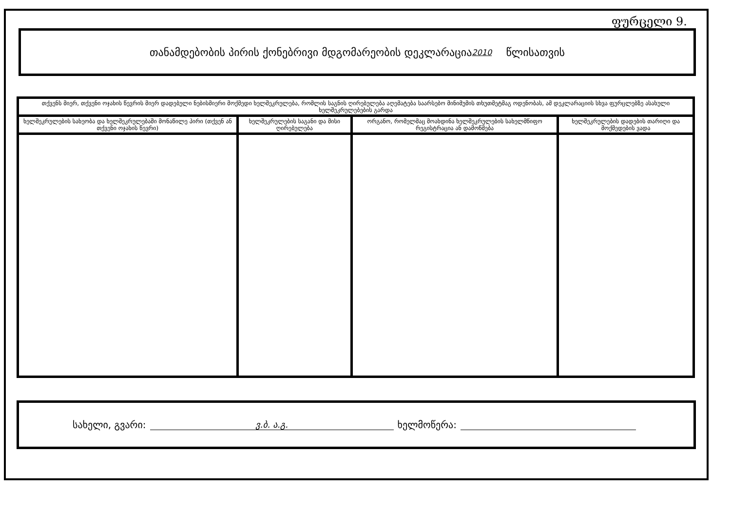ფურცელი 9.
თანამდებობის პირის ქონებრივი მდგომარეობის დეკლარაცია 2010 წლისათვის
| თქვენს მიერ, თქვენი ოჯახის წევრის მიერ დადებული ნებისმიერი მოქმედი ხელშეკრულება, რომლის საგნის ღირებულება აღემატება საარსებო მინიმუმის თხუთმეტმაგ ოდენობას, ამ დეკლარაციის სხვა ფურცლებზე ასახული ხელშეკრულებების გარდა | | | |
| --- | --- | --- | --- |
| ხელშეკრულების სახეობა და ხელშეკრულებაში მონაწილე პირი (თქვენ ან თქვენი ოჯახის წევრი) | ხელშეკრულების საგანი და მისი ღირებულება | ორგანო, რომელმაც მოახდინა ხელშეკრულების სახელმწიფო რეგისტრაცია ან დამოწმება | ხელშეკრულების დადების თარიღი და მოქმედების ვადა |
სახელი, გვარი: ვ.ბ. ა.გ. ხელმოწერა: